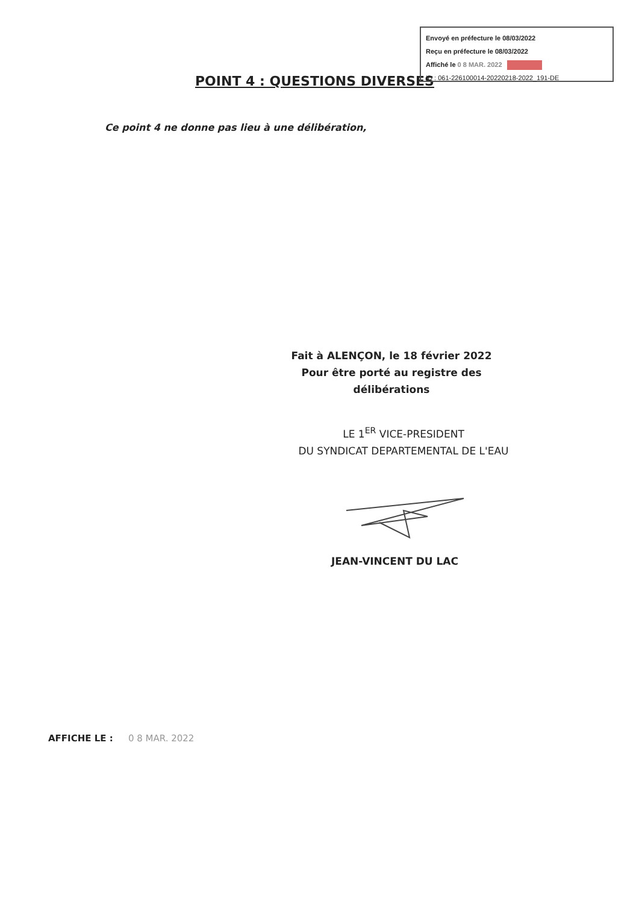Envoyé en préfecture le 08/03/2022
Reçu en préfecture le 08/03/2022
Affiché le 0 8 MAR. 2022
ID : 061-226100014-20220218-2022_191-DE
POINT 4 : QUESTIONS DIVERSES
Ce point 4 ne donne pas lieu à une délibération,
Fait à ALENÇON, le 18 février 2022
Pour être porté au registre des délibérations
LE 1<sup>ER</sup> VICE-PRESIDENT
DU SYNDICAT DEPARTEMENTAL DE L'EAU
JEAN-VINCENT DU LAC
AFFICHE LE : 0 8 MAR. 2022